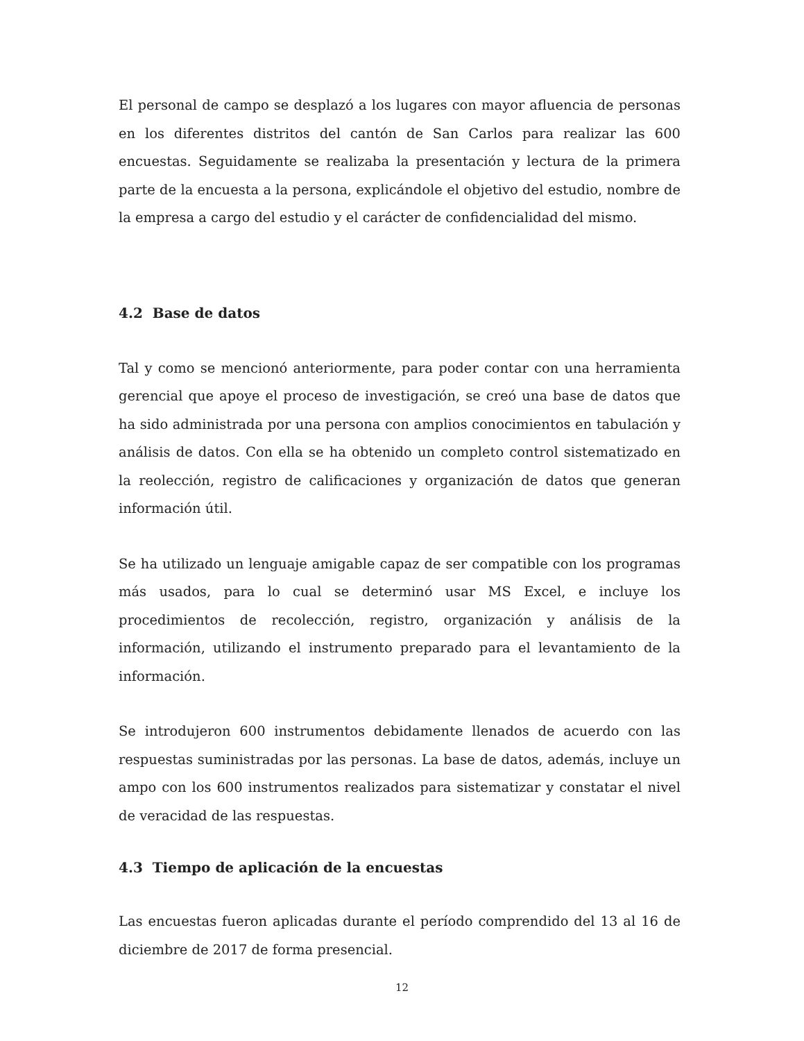El personal de campo se desplazó a los lugares con mayor afluencia de personas en los diferentes distritos del cantón de San Carlos para realizar las 600 encuestas. Seguidamente se realizaba la presentación y lectura de la primera parte de la encuesta a la persona, explicándole el objetivo del estudio, nombre de la empresa a cargo del estudio y el carácter de confidencialidad del mismo.
4.2 Base de datos
Tal y como se mencionó anteriormente, para poder contar con una herramienta gerencial que apoye el proceso de investigación, se creó una base de datos que ha sido administrada por una persona con amplios conocimientos en tabulación y análisis de datos. Con ella se ha obtenido un completo control sistematizado en la reolección, registro de calificaciones y organización de datos que generan información útil.
Se ha utilizado un lenguaje amigable capaz de ser compatible con los programas más usados, para lo cual se determinó usar MS Excel, e incluye los procedimientos de recolección, registro, organización y análisis de la información, utilizando el instrumento preparado para el levantamiento de la información.
Se introdujeron 600 instrumentos debidamente llenados de acuerdo con las respuestas suministradas por las personas. La base de datos, además, incluye un ampo con los 600 instrumentos realizados para sistematizar y constatar el nivel de veracidad de las respuestas.
4.3 Tiempo de aplicación de la encuestas
Las encuestas fueron aplicadas durante el período comprendido del 13 al 16 de diciembre de 2017 de forma presencial.
12